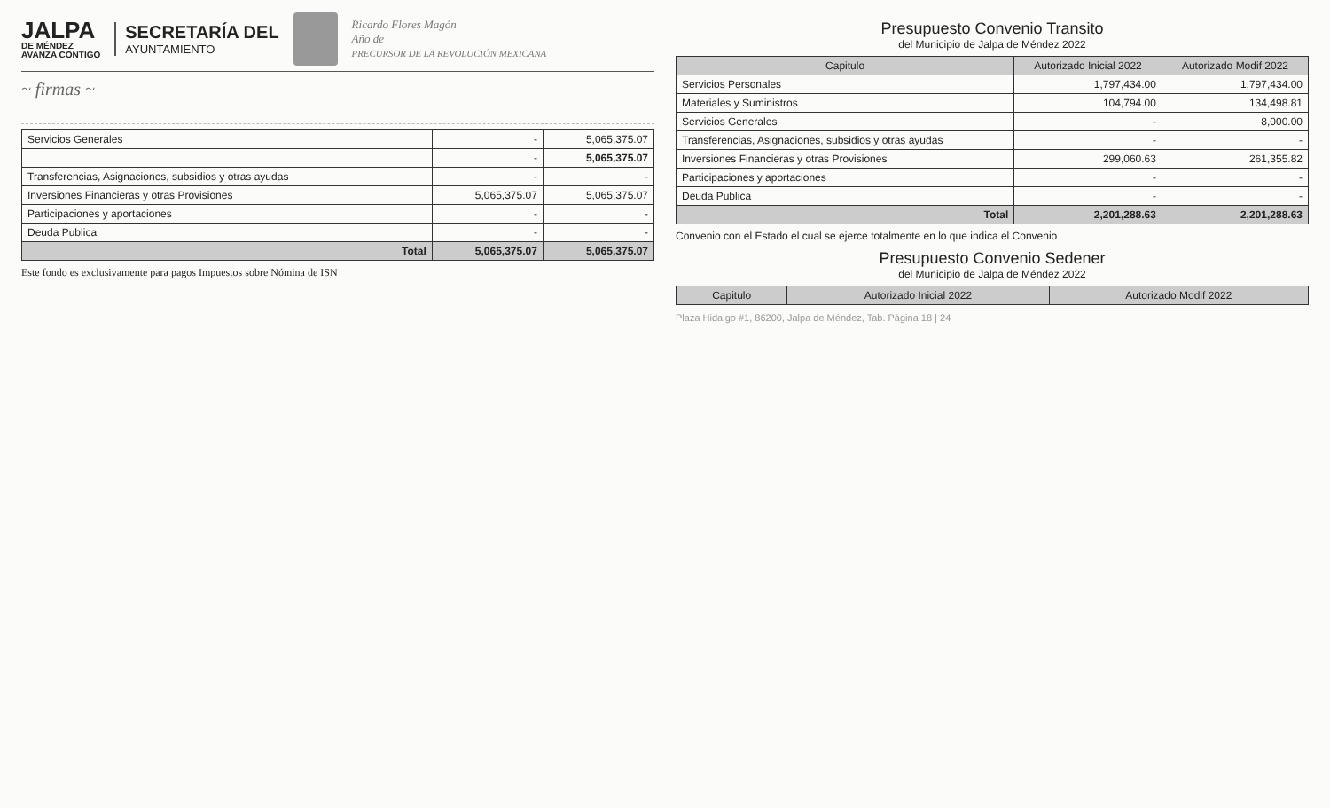JALPA
DE MÉNDEZ
AVANZA CONTIGO
SECRETARÍA DEL
AYUNTAMIENTO
Ricardo Flores Magón
Año de
PRECURSOR DE LA REVOLUCIÓN MEXICANA
~ firmas ~
| Servicios Generales | - | 5,065,375.07 |
| | - | 5,065,375.07 |
| Transferencias, Asignaciones, subsidios y otras ayudas | - | - |
| Inversiones Financieras y otras Provisiones | 5,065,375.07 | 5,065,375.07 |
| Participaciones y aportaciones | - | - |
| Deuda Publica | - | - |
| Total | 5,065,375.07 | 5,065,375.07 |
Este fondo es exclusivamente para pagos Impuestos sobre Nómina de ISN
Presupuesto Convenio Transito
del Municipio de Jalpa de Méndez 2022
| Capitulo | Autorizado Inicial 2022 | Autorizado Modif 2022 |
| --- | --- | --- |
| Servicios Personales | 1,797,434.00 | 1,797,434.00 |
| Materiales y Suministros | 104,794.00 | 134,498.81 |
| Servicios Generales | - | 8,000.00 |
| Transferencias, Asignaciones, subsidios y otras ayudas | - | - |
| Inversiones Financieras y otras Provisiones | 299,060.63 | 261,355.82 |
| Participaciones y aportaciones | - | - |
| Deuda Publica | - | - |
| Total | 2,201,288.63 | 2,201,288.63 |
Convenio con el Estado el cual se ejerce totalmente en lo que indica el Convenio
Presupuesto Convenio Sedener
del Municipio de Jalpa de Méndez 2022
| Capitulo | Autorizado Inicial 2022 | Autorizado Modif 2022 |
| --- | --- | --- |
Plaza Hidalgo #1, 86200, Jalpa de Méndez, Tab. Página 18 | 24